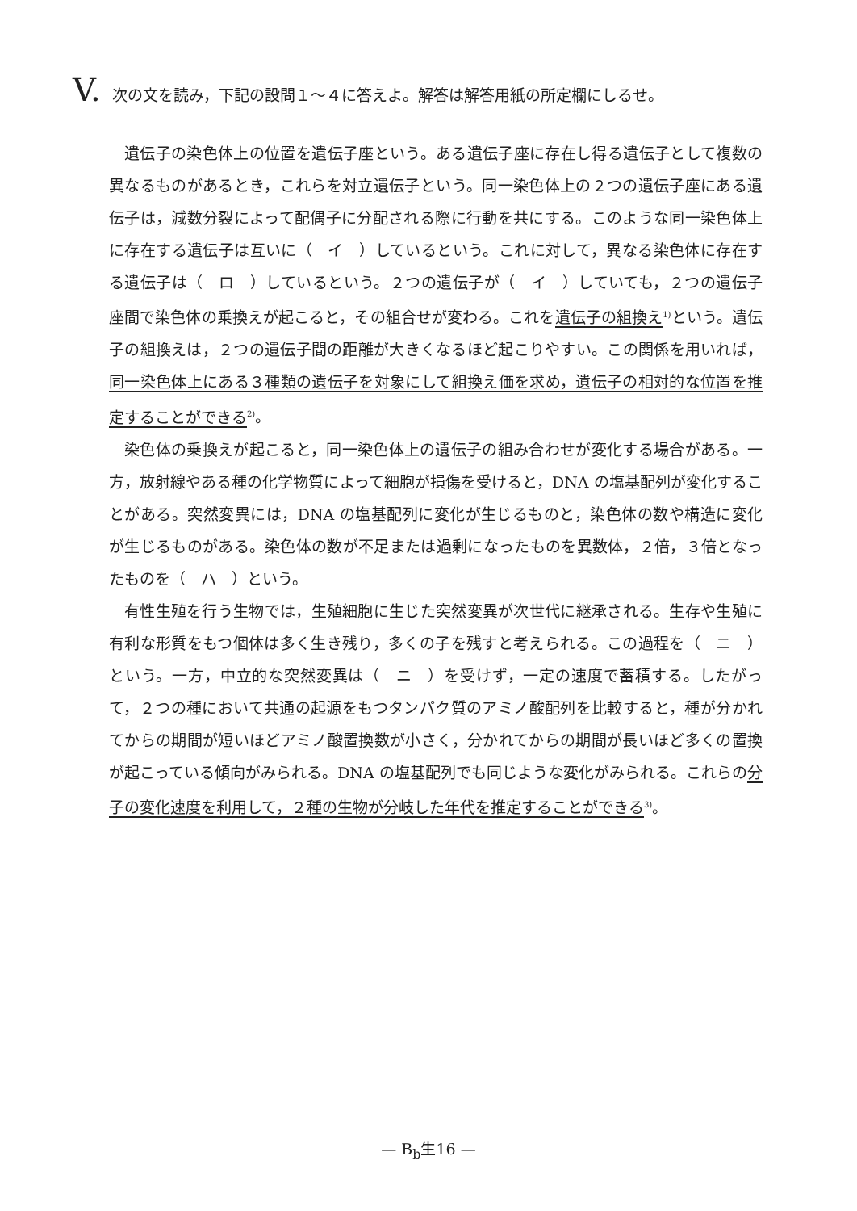V. 次の文を読み，下記の設問１～４に答えよ。解答は解答用紙の所定欄にしるせ。
遺伝子の染色体上の位置を遺伝子座という。ある遺伝子座に存在し得る遺伝子として複数の異なるものがあるとき，これらを対立遺伝子という。同一染色体上の２つの遺伝子座にある遺伝子は，減数分裂によって配偶子に分配される際に行動を共にする。このような同一染色体上に存在する遺伝子は互いに（　イ　）しているという。これに対して，異なる染色体に存在する遺伝子は（　ロ　）しているという。２つの遺伝子が（　イ　）していても，２つの遺伝子座間で染色体の乗換えが起こると，その組合せが変わる。これを遺伝子の組換え<sup>1)</sup>という。遺伝子の組換えは，２つの遺伝子間の距離が大きくなるほど起こりやすい。この関係を用いれば，同一染色体上にある３種類の遺伝子を対象にして組換え価を求め，遺伝子の相対的な位置を推定することができる<sup>2)</sup>。
染色体の乗換えが起こると，同一染色体上の遺伝子の組み合わせが変化する場合がある。一方，放射線やある種の化学物質によって細胞が損傷を受けると，DNA の塩基配列が変化することがある。突然変異には，DNA の塩基配列に変化が生じるものと，染色体の数や構造に変化が生じるものがある。染色体の数が不足または過剰になったものを異数体，２倍，３倍となったものを（　ハ　）という。
有性生殖を行う生物では，生殖細胞に生じた突然変異が次世代に継承される。生存や生殖に有利な形質をもつ個体は多く生き残り，多くの子を残すと考えられる。この過程を（　ニ　）という。一方，中立的な突然変異は（　ニ　）を受けず，一定の速度で蓄積する。したがって，２つの種において共通の起源をもつタンパク質のアミノ酸配列を比較すると，種が分かれてからの期間が短いほどアミノ酸置換数が小さく，分かれてからの期間が長いほど多くの置換が起こっている傾向がみられる。DNA の塩基配列でも同じような変化がみられる。これらの分子の変化速度を利用して，２種の生物が分岐した年代を推定することができる<sup>3)</sup>。
— B<sub>b</sub>生16 —